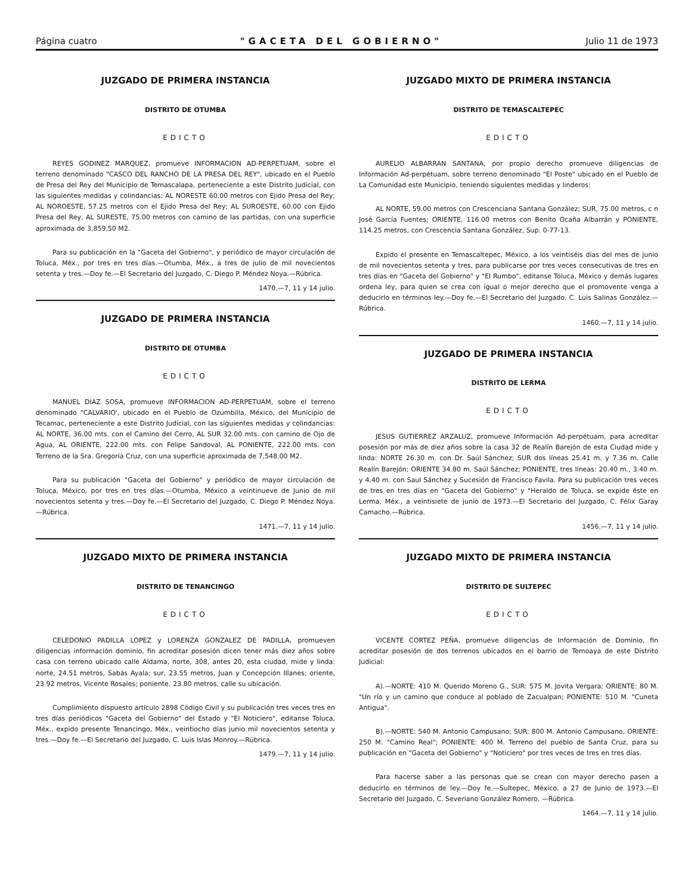Página cuatro "GACETA DEL GOBIERNO" Julio 11 de 1973
JUZGADO DE PRIMERA INSTANCIA
DISTRITO DE OTUMBA
EDICTO
REYES GODINEZ MARQUEZ, promueve INFORMACION AD-PERPETUAM, sobre el terreno denominado "CASCO DEL RANCHO DE LA PRESA DEL REY", ubicado en el Pueblo de Presa del Rey del Municipio de Temascalapa, perteneciente a este Distrito Judicial, con las siguientes medidas y colindancias: AL NORESTE 60.00 metros con Ejido Presa del Rey; AL NOROESTE, 57.25 metros con el Ejido Presa del Rey; AL SUROESTE, 60.00 con Ejido Presa del Rey, AL SURESTE, 75.00 metros con camino de las partidas, con una superficie aproximada de 3,859.50 M2.
Para su publicación en la "Gaceta del Gobierno", y periódico de mayor circulación de Toluca, Méx., por tres en tres días.—Otumba, Méx., a tres de julio de mil novecientos setenta y tres.—Doy fe.—El Secretario del Juzgado, C. Diego P. Méndez Noya.—Rúbrica.
1470.—7, 11 y 14 julio.
JUZGADO DE PRIMERA INSTANCIA
DISTRITO DE OTUMBA
EDICTO
MANUEL DIAZ SOSA, promueve INFORMACION AD-PERPETUAM, sobre el terreno denominado "CALVARIO', ubicado en el Pueblo de Ozumbilla, México, del Municipio de Tecamac, perteneciente a este Distrito Judicial, con las siguientes medidas y colindancias: AL NORTE, 36.00 mts. con el Camino del Cerro, AL SUR 32.00 mts. con camino de Ojo de Agua, AL ORIENTE, 222.00 mts. con Felipe Sandoval, AL PONIENTE, 222.00 mts. con Terreno de la Sra. Gregoria Cruz, con una superficie aproximada de 7,548.00 M2.
Para su publicación "Gaceta del Gobierno" y periódico de mayor circulación de Toluca, México, por tres en tres días.—Otumba, México a veintinueve de Junio de mil novecientos setenta y tres.—Doy fe.—El Secretario del Juzgado, C. Diego P. Méndez Noya.—Rúbrica.
1471.—7, 11 y 14 julio.
JUZGADO MIXTO DE PRIMERA INSTANCIA
DISTRITO DE TENANCINGO
EDICTO
CELEDONIO PADILLA LOPEZ y LORENZA GONZALEZ DE PADILLA, promueven diligencias información dominio, fin acreditar posesión dicen tener más diez años sobre casa con terreno ubicado calle Aldama, norte, 308, antes 20, esta ciudad, mide y linda: norte, 24.51 metros, Sabás Ayala; sur, 23.55 metros, Juan y Concepción Illanes; oriente, 23.92 metros, Vicente Rosales; poniente, 23.80 metros, calle su ubicación.
Cumplimiento dispuesto artículo 2898 Código Civil y su publicación tres veces tres en tres días periódicos "Gaceta del Gobierno" del Estado y "El Noticiero", editanse Toluca, Méx., expido presente Tenancingo, Méx., veintiocho días junio mil novecientos setenta y tres.—Doy fe.—El Secretario del Juzgado, C. Luis Islas Monroy.—Rúbrica.
1479.—7, 11 y 14 julio.
JUZGADO MIXTO DE PRIMERA INSTANCIA
DISTRITO DE TEMASCALTEPEC
EDICTO
AURELIO ALBARRAN SANTANA, por propio derecho promueve diligencias de Información Ad-perpétuam, sobre terreno denominado "El Poste" ubicado en el Pueblo de La Comunidad este Municipio, teniendo siguientes medidas y linderos:
AL NORTE, 59.00 metros con Crescenciana Santana González; SUR, 75.00 metros, c n José García Fuentes; ORIENTE, 116.00 metros con Benito Ocaña Albarrán y PONIENTE, 114.25 metros, con Crescencia Santana González, Sup. 0-77-13.
Expido el presente en Temascaltepec, México, a los veintiséis días del mes de junio de mil novecientos setenta y tres, para publicarse por tres veces consecutivas de tres en tres días en "Gaceta del Gobierno" y "El Rumbo", editanse Toluca, México y demás lugares ordena ley, para quien se crea con igual o mejor derecho que el promovente venga a deducirlo en términos ley.—Doy fe.—El Secretario del Juzgado, C. Luis Salinas González.—Rúbrica.
1460.—7, 11 y 14 julio.
JUZGADO DE PRIMERA INSTANCIA
DISTRITO DE LERMA
EDICTO
JESUS GUTIERREZ ARZALUZ, promueve Información Ad-perpétuam, para acreditar posesión por más de diez años sobre la casa 32 de Realín Barejón de esta Ciudad mide y linda: NORTE 26.30 m. con Dr. Saúl Sánchez; SUR dos líneas 25.41 m. y 7.36 m. Calle Realín Barejón; ORIENTE 34.80 m. Saúl Sánchez; PONIENTE, tres líneas: 20.40 m., 3.40 m. y 4.40 m. con Saul Sánchez y Sucesión de Francisco Favila. Para su publicación tres veces de tres en tres días en "Gaceta del Gobierno" y "Heraldo de Toluca, se expide éste en Lerma, Méx., a veintisiete de junio de 1973.—El Secretario del Juzgado, C. Félix Garay Camacho.—Rúbrica.
1456.—7, 11 y 14 julio.
JUZGADO MIXTO DE PRIMERA INSTANCIA
DISTRITO DE SULTEPEC
EDICTO
VICENTE CORTEZ PEÑA, promueve diligencias de Información de Dominio, fin acreditar posesión de dos terrenos ubicados en el barrio de Temoaya de este Distrito Judicial:
A).—NORTE: 410 M. Querido Moreno G., SUR: 575 M. Jovita Vergara; ORIENTE: 80 M. "Un río y un camino que conduce al poblado de Zacualpan; PONIENTE: 510 M. "Cuneta Antigua".
B).—NORTE: 540 M. Antonio Campusano; SUR: 800 M. Antonio Campusano, ORIENTE: 250 M. "Camino Real"; PONIENTE: 400 M. Terreno del pueblo de Santa Cruz, para su publicación en "Gaceta del Gobierno" y "Noticiero" por tres veces de tres en tres días.
Para hacerse saber a las personas que se crean con mayor derecho pasen a deducirlo en términos de ley.—Doy fe.—Sultepec, México, a 27 de Junio de 1973.—El Secretario del Juzgado, C. Severiano González Romero. —Rúbrica.
1464.—7, 11 y 14 julio.